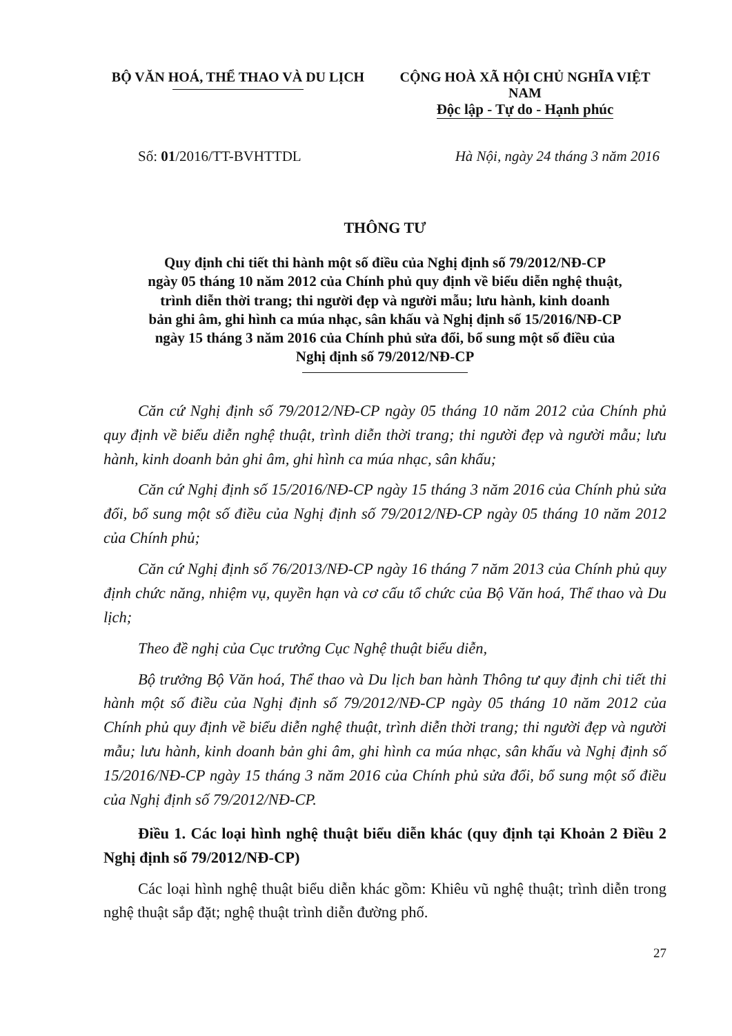BỘ VĂN HOÁ, THỂ THAO VÀ DU LỊCH CỘNG HOÀ XÃ HỘI CHỦ NGHĨA VIỆT NAM
Độc lập - Tự do - Hạnh phúc
Số: 01/2016/TT-BVHTTDL Hà Nội, ngày 24 tháng 3 năm 2016
THÔNG TƯ
Quy định chi tiết thi hành một số điều của Nghị định số 79/2012/NĐ-CP
ngày 05 tháng 10 năm 2012 của Chính phủ quy định về biểu diễn nghệ thuật,
trình diễn thời trang; thi người đẹp và người mẫu; lưu hành, kinh doanh
bản ghi âm, ghi hình ca múa nhạc, sân khấu và Nghị định số 15/2016/NĐ-CP
ngày 15 tháng 3 năm 2016 của Chính phủ sửa đổi, bổ sung một số điều của
Nghị định số 79/2012/NĐ-CP
Căn cứ Nghị định số 79/2012/NĐ-CP ngày 05 tháng 10 năm 2012 của Chính phủ quy định về biểu diễn nghệ thuật, trình diễn thời trang; thi người đẹp và người mẫu; lưu hành, kinh doanh bản ghi âm, ghi hình ca múa nhạc, sân khấu;
Căn cứ Nghị định số 15/2016/NĐ-CP ngày 15 tháng 3 năm 2016 của Chính phủ sửa đổi, bổ sung một số điều của Nghị định số 79/2012/NĐ-CP ngày 05 tháng 10 năm 2012 của Chính phủ;
Căn cứ Nghị định số 76/2013/NĐ-CP ngày 16 tháng 7 năm 2013 của Chính phủ quy định chức năng, nhiệm vụ, quyền hạn và cơ cấu tổ chức của Bộ Văn hoá, Thể thao và Du lịch;
Theo đề nghị của Cục trưởng Cục Nghệ thuật biểu diễn,
Bộ trưởng Bộ Văn hoá, Thể thao và Du lịch ban hành Thông tư quy định chi tiết thi hành một số điều của Nghị định số 79/2012/NĐ-CP ngày 05 tháng 10 năm 2012 của Chính phủ quy định về biểu diễn nghệ thuật, trình diễn thời trang; thi người đẹp và người mẫu; lưu hành, kinh doanh bản ghi âm, ghi hình ca múa nhạc, sân khấu và Nghị định số 15/2016/NĐ-CP ngày 15 tháng 3 năm 2016 của Chính phủ sửa đổi, bổ sung một số điều của Nghị định số 79/2012/NĐ-CP.
Điều 1. Các loại hình nghệ thuật biểu diễn khác (quy định tại Khoản 2 Điều 2 Nghị định số 79/2012/NĐ-CP)
Các loại hình nghệ thuật biểu diễn khác gồm: Khiêu vũ nghệ thuật; trình diễn trong nghệ thuật sắp đặt; nghệ thuật trình diễn đường phố.
27